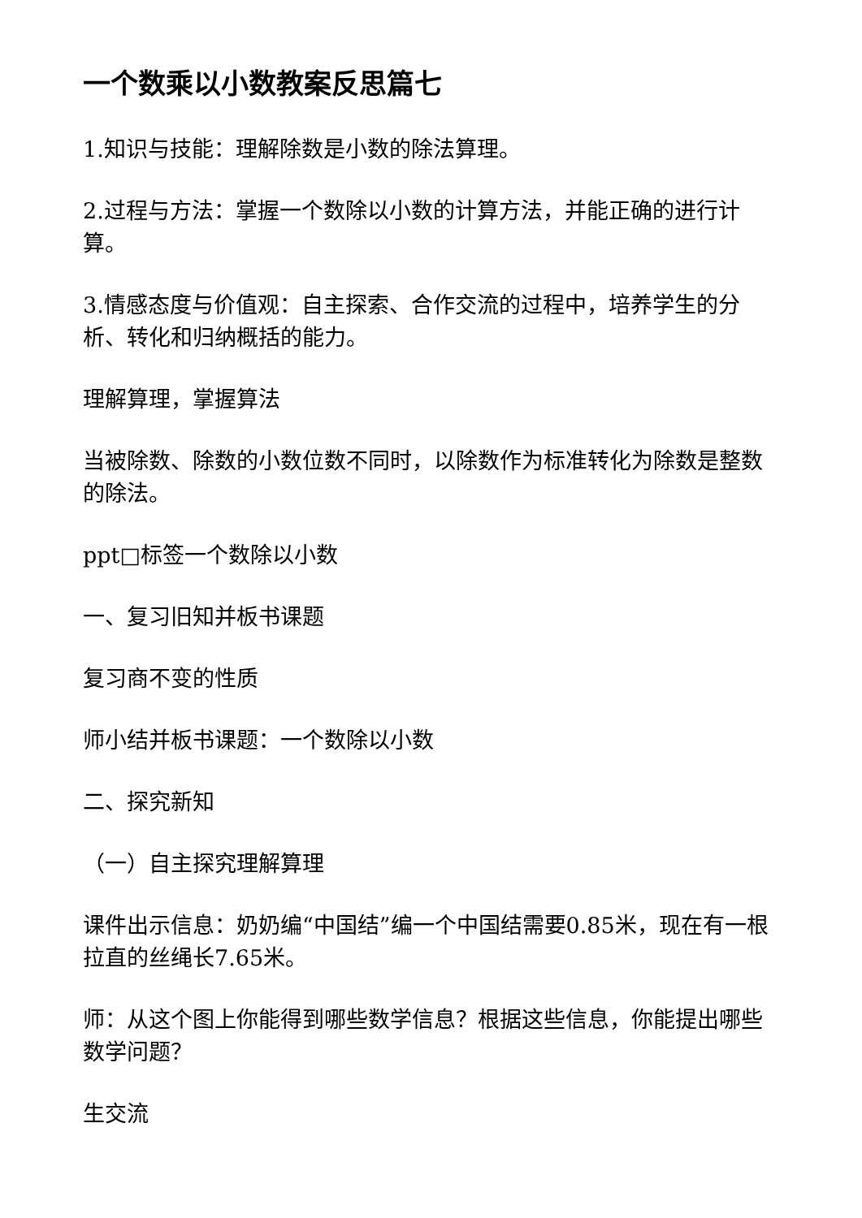一个数乘以小数教案反思篇七
1.知识与技能：理解除数是小数的除法算理。
2.过程与方法：掌握一个数除以小数的计算方法，并能正确的进行计算。
3.情感态度与价值观：自主探索、合作交流的过程中，培养学生的分析、转化和归纳概括的能力。
理解算理，掌握算法
当被除数、除数的小数位数不同时，以除数作为标准转化为除数是整数的除法。
ppt□标签一个数除以小数
一、复习旧知并板书课题
复习商不变的性质
师小结并板书课题：一个数除以小数
二、探究新知
（一）自主探究理解算理
课件出示信息：奶奶编“中国结”编一个中国结需要0.85米，现在有一根拉直的丝绳长7.65米。
师：从这个图上你能得到哪些数学信息？根据这些信息，你能提出哪些数学问题？
生交流